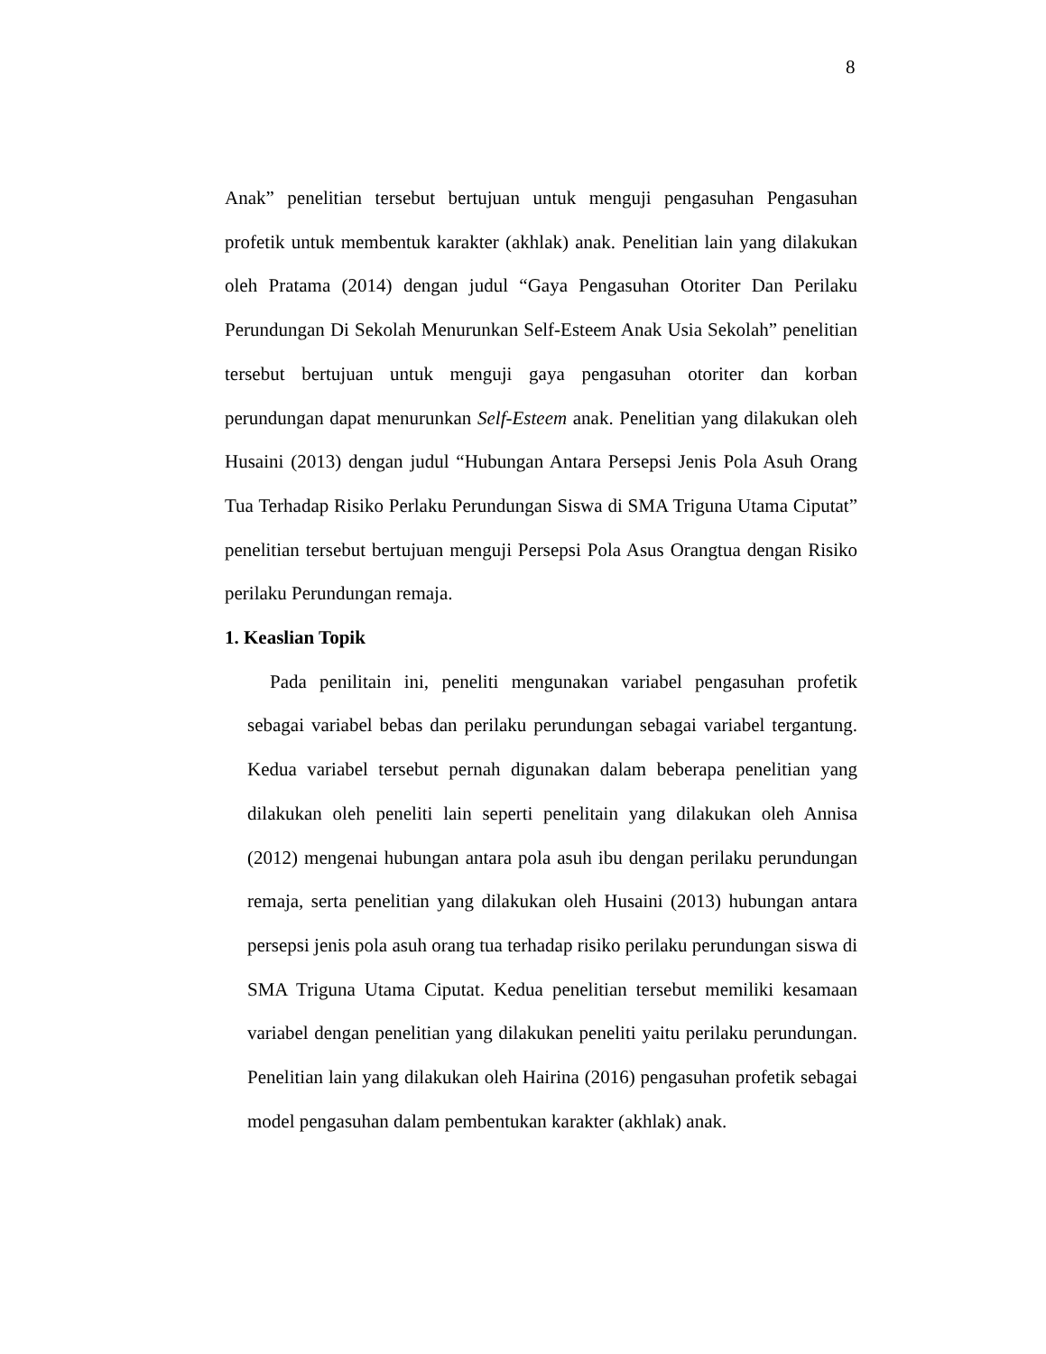8
Anak” penelitian tersebut bertujuan untuk menguji pengasuhan Pengasuhan profetik untuk membentuk karakter (akhlak) anak. Penelitian lain yang dilakukan oleh Pratama (2014) dengan judul “Gaya Pengasuhan Otoriter Dan Perilaku Perundungan Di Sekolah Menurunkan Self-Esteem Anak Usia Sekolah” penelitian tersebut bertujuan untuk menguji gaya pengasuhan otoriter dan korban perundungan dapat menurunkan Self-Esteem anak. Penelitian yang dilakukan oleh Husaini (2013) dengan judul “Hubungan Antara Persepsi Jenis Pola Asuh Orang Tua Terhadap Risiko Perlaku Perundungan Siswa di SMA Triguna Utama Ciputat” penelitian tersebut bertujuan menguji Persepsi Pola Asus Orangtua dengan Risiko perilaku Perundungan remaja.
1. Keaslian Topik
Pada penilitain ini, peneliti mengunakan variabel pengasuhan profetik sebagai variabel bebas dan perilaku perundungan sebagai variabel tergantung. Kedua variabel tersebut pernah digunakan dalam beberapa penelitian yang dilakukan oleh peneliti lain seperti penelitain yang dilakukan oleh Annisa (2012) mengenai hubungan antara pola asuh ibu dengan perilaku perundungan remaja, serta penelitian yang dilakukan oleh Husaini (2013) hubungan antara persepsi jenis pola asuh orang tua terhadap risiko perilaku perundungan siswa di SMA Triguna Utama Ciputat. Kedua penelitian tersebut memiliki kesamaan variabel dengan penelitian yang dilakukan peneliti yaitu perilaku perundungan. Penelitian lain yang dilakukan oleh Hairina (2016) pengasuhan profetik sebagai model pengasuhan dalam pembentukan karakter (akhlak) anak.